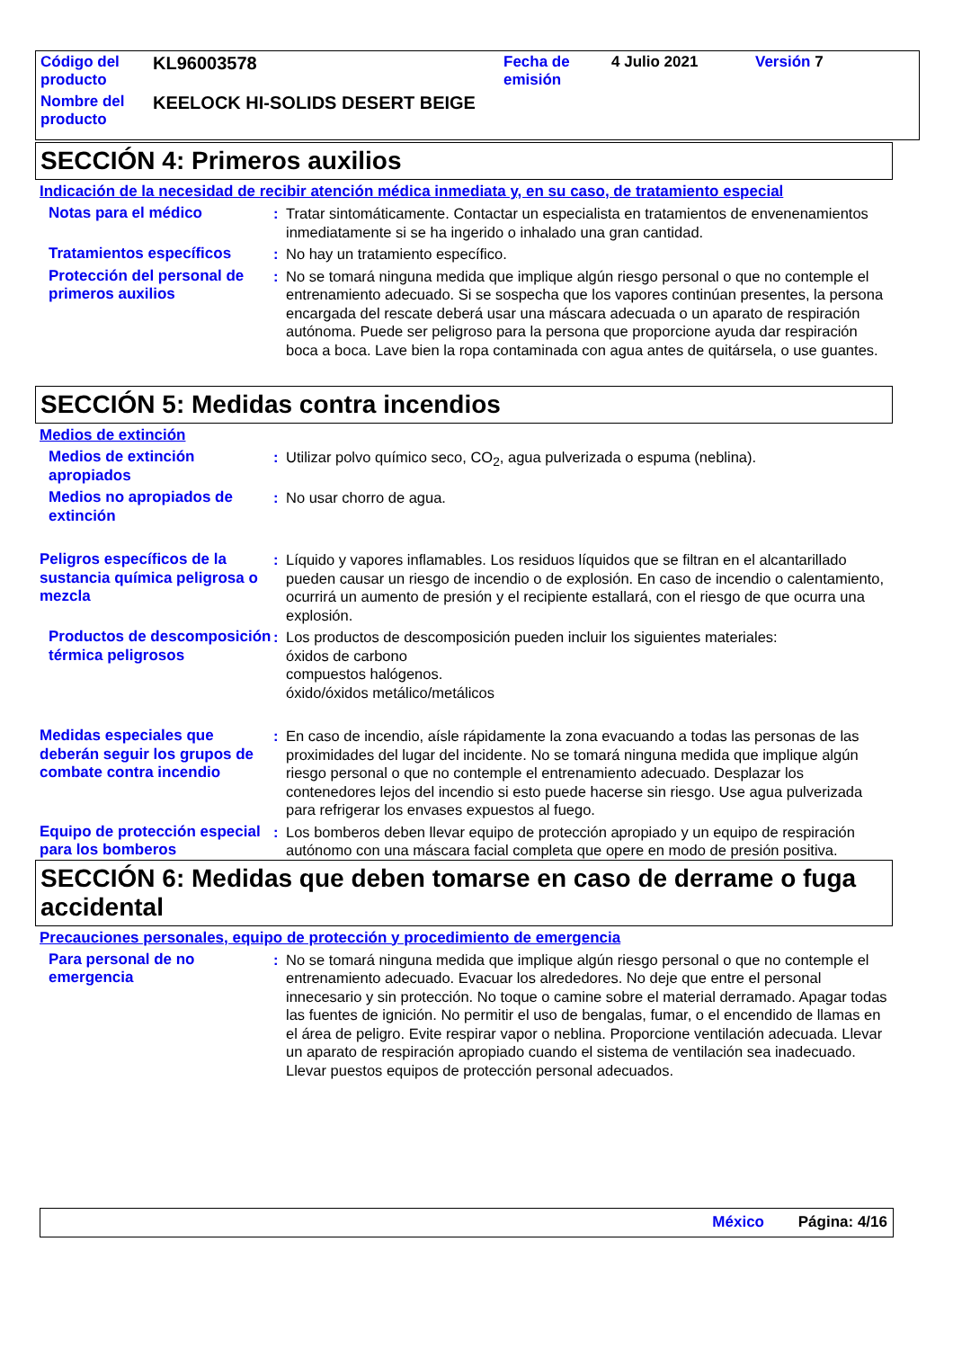| Código del producto | KL96003578 | Fecha de emisión | 4 Julio 2021 | Versión 7 |
| Nombre del producto | KEELOCK HI-SOLIDS DESERT BEIGE | | | |
SECCIÓN 4: Primeros auxilios
Indicación de la necesidad de recibir atención médica inmediata y, en su caso, de tratamiento especial
Notas para el médico : Tratar sintomáticamente. Contactar un especialista en tratamientos de envenenamientos inmediatamente si se ha ingerido o inhalado una gran cantidad.
Tratamientos específicos : No hay un tratamiento específico.
Protección del personal de primeros auxilios
: No se tomará ninguna medida que implique algún riesgo personal o que no contemple el entrenamiento adecuado. Si se sospecha que los vapores continúan presentes, la persona encargada del rescate deberá usar una máscara adecuada o un aparato de respiración autónoma. Puede ser peligroso para la persona que proporcione ayuda dar respiración boca a boca. Lave bien la ropa contaminada con agua antes de quitársela, o use guantes.
SECCIÓN 5: Medidas contra incendios
Medios de extinción
Medios de extinción apropiados
: Utilizar polvo químico seco, CO<sub>2</sub>, agua pulverizada o espuma (neblina).
Medios no apropiados de extinción
: No usar chorro de agua.
Peligros específicos de la sustancia química peligrosa o mezcla
: Líquido y vapores inflamables. Los residuos líquidos que se filtran en el alcantarillado pueden causar un riesgo de incendio o de explosión. En caso de incendio o calentamiento, ocurrirá un aumento de presión y el recipiente estallará, con el riesgo de que ocurra una explosión.
Productos de descomposición térmica peligrosos
: Los productos de descomposición pueden incluir los siguientes materiales:
óxidos de carbono
compuestos halógenos.
óxido/óxidos metálico/metálicos
Medidas especiales que deberán seguir los grupos de combate contra incendio
: En caso de incendio, aísle rápidamente la zona evacuando a todas las personas de las proximidades del lugar del incidente. No se tomará ninguna medida que implique algún riesgo personal o que no contemple el entrenamiento adecuado. Desplazar los contenedores lejos del incendio si esto puede hacerse sin riesgo. Use agua pulverizada para refrigerar los envases expuestos al fuego.
Equipo de protección especial para los bomberos
: Los bomberos deben llevar equipo de protección apropiado y un equipo de respiración autónomo con una máscara facial completa que opere en modo de presión positiva.
SECCIÓN 6: Medidas que deben tomarse en caso de derrame o fuga accidental
Precauciones personales, equipo de protección y procedimiento de emergencia
Para personal de no emergencia
: No se tomará ninguna medida que implique algún riesgo personal o que no contemple el entrenamiento adecuado. Evacuar los alrededores. No deje que entre el personal innecesario y sin protección. No toque o camine sobre el material derramado. Apagar todas las fuentes de ignición. No permitir el uso de bengalas, fumar, o el encendido de llamas en el área de peligro. Evite respirar vapor o neblina. Proporcione ventilación adecuada. Llevar un aparato de respiración apropiado cuando el sistema de ventilación sea inadecuado. Llevar puestos equipos de protección personal adecuados.
México Página: 4/16